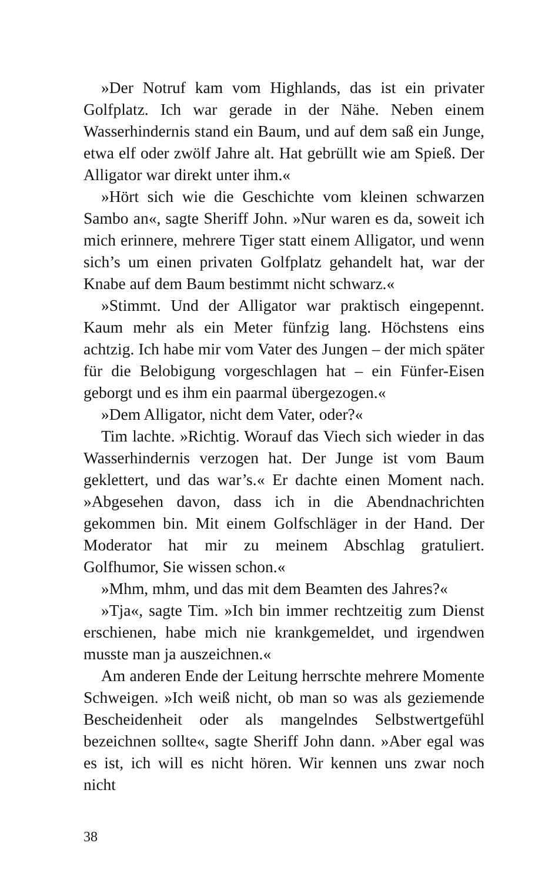»Der Notruf kam vom Highlands, das ist ein privater Golfplatz. Ich war gerade in der Nähe. Neben einem Wasserhindernis stand ein Baum, und auf dem saß ein Junge, etwa elf oder zwölf Jahre alt. Hat gebrüllt wie am Spieß. Der Alligator war direkt unter ihm.«
»Hört sich wie die Geschichte vom kleinen schwarzen Sambo an«, sagte Sheriff John. »Nur waren es da, soweit ich mich erinnere, mehrere Tiger statt einem Alligator, und wenn sich’s um einen privaten Golfplatz gehandelt hat, war der Knabe auf dem Baum bestimmt nicht schwarz.«
»Stimmt. Und der Alligator war praktisch eingepennt. Kaum mehr als ein Meter fünfzig lang. Höchstens eins achtzig. Ich habe mir vom Vater des Jungen – der mich später für die Belobigung vorgeschlagen hat – ein Fünfer-Eisen geborgt und es ihm ein paarmal übergezogen.«
»Dem Alligator, nicht dem Vater, oder?«
Tim lachte. »Richtig. Worauf das Viech sich wieder in das Wasserhindernis verzogen hat. Der Junge ist vom Baum geklettert, und das war’s.« Er dachte einen Moment nach. »Abgesehen davon, dass ich in die Abendnachrichten gekommen bin. Mit einem Golfschläger in der Hand. Der Moderator hat mir zu meinem Abschlag gratuliert. Golfhumor, Sie wissen schon.«
»Mhm, mhm, und das mit dem Beamten des Jahres?«
»Tja«, sagte Tim. »Ich bin immer rechtzeitig zum Dienst erschienen, habe mich nie krankgemeldet, und irgendwen musste man ja auszeichnen.«
Am anderen Ende der Leitung herrschte mehrere Momente Schweigen. »Ich weiß nicht, ob man so was als geziemende Bescheidenheit oder als mangelndes Selbstwertgefühl bezeichnen sollte«, sagte Sheriff John dann. »Aber egal was es ist, ich will es nicht hören. Wir kennen uns zwar noch nicht
38